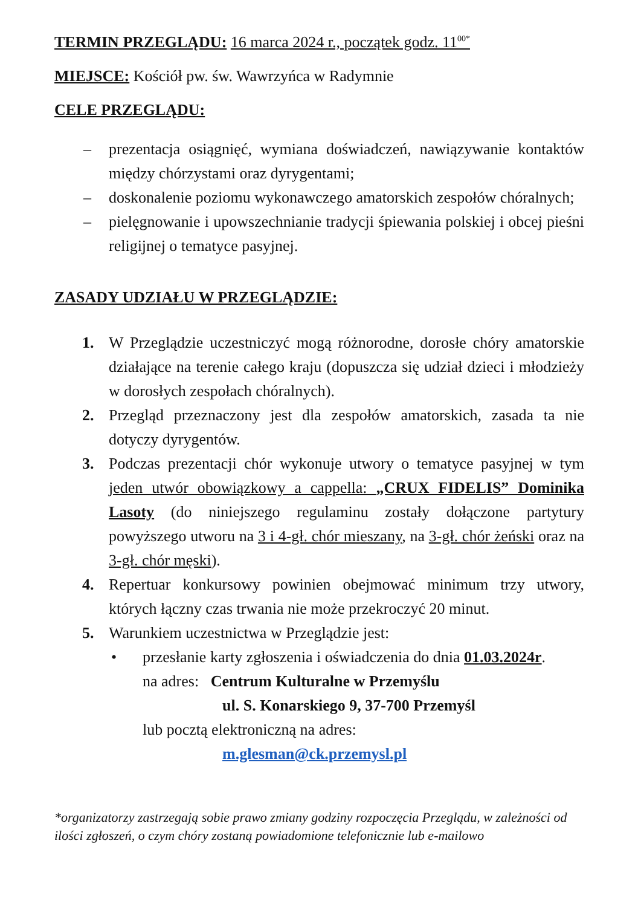TERMIN PRZEGLĄDU: 16 marca 2024 r., początek godz. 11<sup>00*</sup>
MIEJSCE: Kościół pw. św. Wawrzyńca w Radymnie
CELE PRZEGLĄDU:
– prezentacja osiągnięć, wymiana doświadczeń, nawiązywanie kontaktów między chórzystami oraz dyrygentami;
– doskonalenie poziomu wykonawczego amatorskich zespołów chóralnych;
– pielęgnowanie i upowszechnianie tradycji śpiewania polskiej i obcej pieśni religijnej o tematyce pasyjnej.
ZASADY UDZIAŁU W PRZEGLĄDZIE:
1. W Przeglądzie uczestniczyć mogą różnorodne, dorosłe chóry amatorskie działające na terenie całego kraju (dopuszcza się udział dzieci i młodzieży w dorosłych zespołach chóralnych).
2. Przegląd przeznaczony jest dla zespołów amatorskich, zasada ta nie dotyczy dyrygentów.
3. Podczas prezentacji chór wykonuje utwory o tematyce pasyjnej w tym jeden utwór obowiązkowy a cappella: „CRUX FIDELIS” Dominika Lasoty (do niniejszego regulaminu zostały dołączone partytury powyższego utworu na 3 i 4-gł. chór mieszany, na 3-gł. chór żeński oraz na 3-gł. chór męski).
4. Repertuar konkursowy powinien obejmować minimum trzy utwory, których łączny czas trwania nie może przekroczyć 20 minut.
5. Warunkiem uczestnictwa w Przeglądzie jest:
• przesłanie karty zgłoszenia i oświadczenia do dnia 01.03.2024r.
na adres: Centrum Kulturalne w Przemyślu
ul. S. Konarskiego 9, 37-700 Przemyśl
lub pocztą elektroniczną na adres:
m.glesman@ck.przemysl.pl
*organizatorzy zastrzegają sobie prawo zmiany godziny rozpoczęcia Przeglądu, w zależności od ilości zgłoszeń, o czym chóry zostaną powiadomione telefonicznie lub e-mailowo